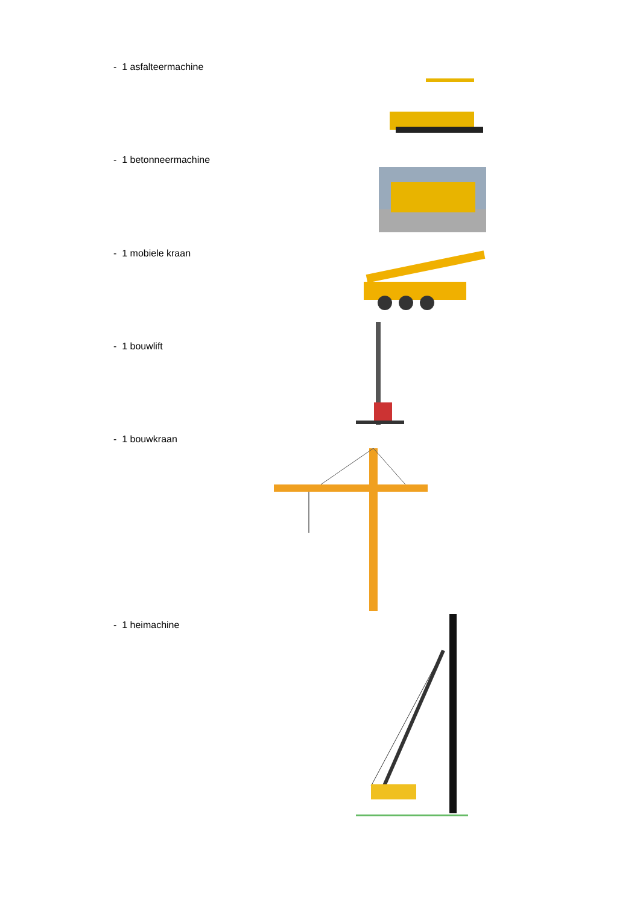- 1 asfalteermachine
- 1 betonneermachine
- 1 mobiele kraan
- 1 bouwlift
- 1 bouwkraan
- 1 heimachine